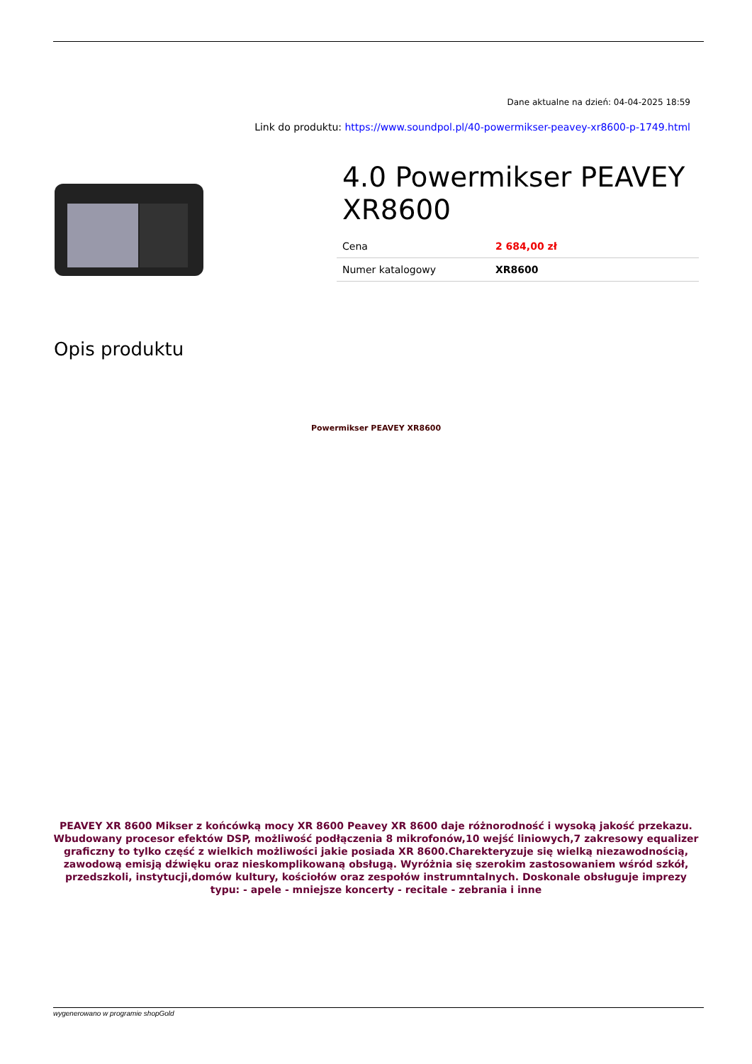Dane aktualne na dzień: 04-04-2025 18:59
Link do produktu: https://www.soundpol.pl/40-powermikser-peavey-xr8600-p-1749.html
4.0 Powermikser PEAVEY XR8600
| Cena | 2 684,00 zł |
| Numer katalogowy | XR8600 |
Opis produktu
Powermikser PEAVEY XR8600
PEAVEY XR 8600 Mikser z końcówką mocy XR 8600 Peavey XR 8600 daje różnorodność i wysoką jakość przekazu. Wbudowany procesor efektów DSP, możliwość podłączenia 8 mikrofonów,10 wejść liniowych,7 zakresowy equalizer graficzny to tylko część z wielkich możliwości jakie posiada XR 8600.Charekteryzuje się wielką niezawodnością, zawodową emisją dźwięku oraz nieskomplikowaną obsługą. Wyróżnia się szerokim zastosowaniem wśród szkół, przedszkoli, instytucji,domów kultury, kościołów oraz zespołów instrumntalnych. Doskonale obsługuje imprezy typu: - apele - mniejsze koncerty - recitale - zebrania i inne
wygenerowano w programie shopGold